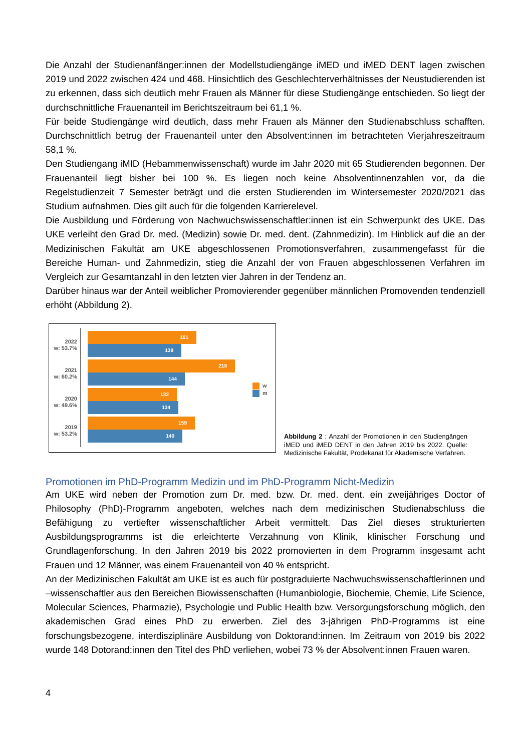Die Anzahl der Studienanfänger:innen der Modellstudiengänge iMED und iMED DENT lagen zwischen 2019 und 2022 zwischen 424 und 468. Hinsichtlich des Geschlechterverhältnisses der Neustudierenden ist zu erkennen, dass sich deutlich mehr Frauen als Männer für diese Studiengänge entschieden. So liegt der durchschnittliche Frauenanteil im Berichtszeitraum bei 61,1 %.
Für beide Studiengänge wird deutlich, dass mehr Frauen als Männer den Studienabschluss schafften. Durchschnittlich betrug der Frauenanteil unter den Absolvent:innen im betrachteten Vierjahreszeitraum 58,1 %.
Den Studiengang iMID (Hebammenwissenschaft) wurde im Jahr 2020 mit 65 Studierenden begonnen. Der Frauenanteil liegt bisher bei 100 %. Es liegen noch keine Absolventinnenzahlen vor, da die Regelstudienzeit 7 Semester beträgt und die ersten Studierenden im Wintersemester 2020/2021 das Studium aufnahmen. Dies gilt auch für die folgenden Karrierelevel.
Die Ausbildung und Förderung von Nachwuchswissenschaftler:innen ist ein Schwerpunkt des UKE. Das UKE verleiht den Grad Dr. med. (Medizin) sowie Dr. med. dent. (Zahnmedizin). Im Hinblick auf die an der Medizinischen Fakultät am UKE abgeschlossenen Promotionsverfahren, zusammengefasst für die Bereiche Human- und Zahnmedizin, stieg die Anzahl der von Frauen abgeschlossenen Verfahren im Vergleich zur Gesamtanzahl in den letzten vier Jahren in der Tendenz an.
Darüber hinaus war der Anteil weiblicher Promovierender gegenüber männlichen Promovenden tendenziell erhöht (Abbildung 2).
2022
w: 53.7%
161
139
2021
w: 60.2%
218
144
2020
w: 49.6%
132
134
2019
w: 53.2%
159
140
w
m
Abbildung 2 : Anzahl der Promotionen in den Studiengängen iMED und iMED DENT in den Jahren 2019 bis 2022. Quelle: Medizinische Fakultät, Prodekanat für Akademische Verfahren.
Promotionen im PhD-Programm Medizin und im PhD-Programm Nicht-Medizin
Am UKE wird neben der Promotion zum Dr. med. bzw. Dr. med. dent. ein zweijähriges Doctor of Philosophy (PhD)-Programm angeboten, welches nach dem medizinischen Studienabschluss die Befähigung zu vertiefter wissenschaftlicher Arbeit vermittelt. Das Ziel dieses strukturierten Ausbildungsprogramms ist die erleichterte Verzahnung von Klinik, klinischer Forschung und Grundlagenforschung. In den Jahren 2019 bis 2022 promovierten in dem Programm insgesamt acht Frauen und 12 Männer, was einem Frauenanteil von 40 % entspricht.
An der Medizinischen Fakultät am UKE ist es auch für postgraduierte Nachwuchswissenschaftlerinnen und –wissenschaftler aus den Bereichen Biowissenschaften (Humanbiologie, Biochemie, Chemie, Life Science, Molecular Sciences, Pharmazie), Psychologie und Public Health bzw. Versorgungsforschung möglich, den akademischen Grad eines PhD zu erwerben. Ziel des 3-jährigen PhD-Programms ist eine forschungsbezogene, interdisziplinäre Ausbildung von Doktorand:innen. Im Zeitraum von 2019 bis 2022 wurde 148 Dotorand:innen den Titel des PhD verliehen, wobei 73 % der Absolvent:innen Frauen waren.
4